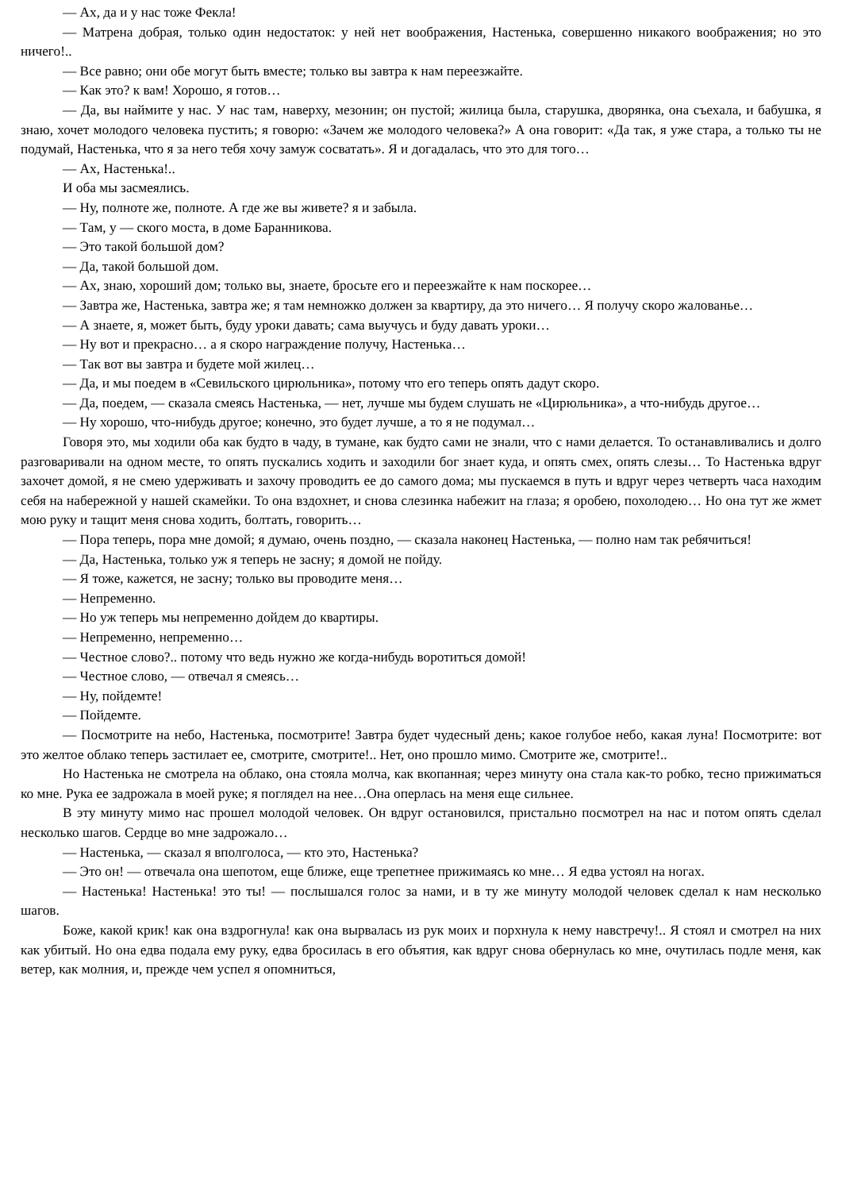— Ах, да и у нас тоже Фекла!
— Матрена добрая, только один недостаток: у ней нет воображения, Настенька, совершенно никакого воображения; но это ничего!..
— Все равно; они обе могут быть вместе; только вы завтра к нам переезжайте.
— Как это? к вам! Хорошо, я готов…
— Да, вы наймите у нас. У нас там, наверху, мезонин; он пустой; жилица была, старушка, дворянка, она съехала, и бабушка, я знаю, хочет молодого человека пустить; я говорю: «Зачем же молодого человека?» А она говорит: «Да так, я уже стара, а только ты не подумай, Настенька, что я за него тебя хочу замуж сосватать». Я и догадалась, что это для того…
— Ах, Настенька!..
И оба мы засмеялись.
— Ну, полноте же, полноте. А где же вы живете? я и забыла.
— Там, у — ского моста, в доме Баранникова.
— Это такой большой дом?
— Да, такой большой дом.
— Ах, знаю, хороший дом; только вы, знаете, бросьте его и переезжайте к нам поскорее…
— Завтра же, Настенька, завтра же; я там немножко должен за квартиру, да это ничего… Я получу скоро жалованье…
— А знаете, я, может быть, буду уроки давать; сама выучусь и буду давать уроки…
— Ну вот и прекрасно… а я скоро награждение получу, Настенька…
— Так вот вы завтра и будете мой жилец…
— Да, и мы поедем в «Севильского цирюльника», потому что его теперь опять дадут скоро.
— Да, поедем, — сказала смеясь Настенька, — нет, лучше мы будем слушать не «Цирюльника», а что-нибудь другое…
— Ну хорошо, что-нибудь другое; конечно, это будет лучше, а то я не подумал…
Говоря это, мы ходили оба как будто в чаду, в тумане, как будто сами не знали, что с нами делается. То останавливались и долго разговаривали на одном месте, то опять пускались ходить и заходили бог знает куда, и опять смех, опять слезы… То Настенька вдруг захочет домой, я не смею удерживать и захочу проводить ее до самого дома; мы пускаемся в путь и вдруг через четверть часа находим себя на набережной у нашей скамейки. То она вздохнет, и снова слезинка набежит на глаза; я оробею, похолодею… Но она тут же жмет мою руку и тащит меня снова ходить, болтать, говорить…
— Пора теперь, пора мне домой; я думаю, очень поздно, — сказала наконец Настенька, — полно нам так ребячиться!
— Да, Настенька, только уж я теперь не засну; я домой не пойду.
— Я тоже, кажется, не засну; только вы проводите меня…
— Непременно.
— Но уж теперь мы непременно дойдем до квартиры.
— Непременно, непременно…
— Честное слово?.. потому что ведь нужно же когда-нибудь воротиться домой!
— Честное слово, — отвечал я смеясь…
— Ну, пойдемте!
— Пойдемте.
— Посмотрите на небо, Настенька, посмотрите! Завтра будет чудесный день; какое голубое небо, какая луна! Посмотрите: вот это желтое облако теперь застилает ее, смотрите, смотрите!.. Нет, оно прошло мимо. Смотрите же, смотрите!..
Но Настенька не смотрела на облако, она стояла молча, как вкопанная; через минуту она стала как-то робко, тесно прижиматься ко мне. Рука ее задрожала в моей руке; я поглядел на нее…Она оперлась на меня еще сильнее.
В эту минуту мимо нас прошел молодой человек. Он вдруг остановился, пристально посмотрел на нас и потом опять сделал несколько шагов. Сердце во мне задрожало…
— Настенька, — сказал я вполголоса, — кто это, Настенька?
— Это он! — отвечала она шепотом, еще ближе, еще трепетнее прижимаясь ко мне… Я едва устоял на ногах.
— Настенька! Настенька! это ты! — послышался голос за нами, и в ту же минуту молодой человек сделал к нам несколько шагов.
Боже, какой крик! как она вздрогнула! как она вырвалась из рук моих и порхнула к нему навстречу!.. Я стоял и смотрел на них как убитый. Но она едва подала ему руку, едва бросилась в его объятия, как вдруг снова обернулась ко мне, очутилась подле меня, как ветер, как молния, и, прежде чем успел я опомниться,